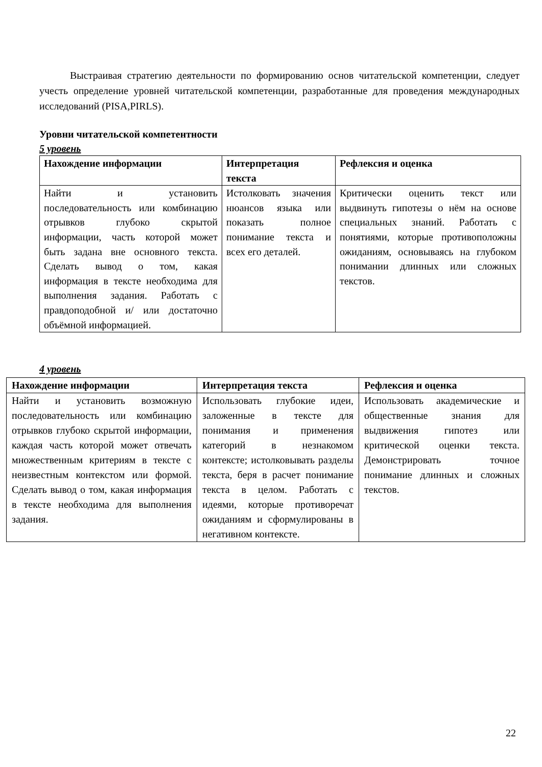Выстраивая стратегию деятельности по формированию основ читательской компетенции, следует учесть определение уровней читательской компетенции, разработанные для проведения международных исследований (PISA,PIRLS).
Уровни читательской компетентности
5 уровень
| Нахождение информации | Интерпретация текста | Рефлексия и оценка |
| --- | --- | --- |
| Найти и установить последовательность или комбинацию отрывков глубоко скрытой информации, часть которой может быть задана вне основного текста. Сделать вывод о том, какая информация в тексте необходима для выполнения задания. Работать с правдоподобной и/ или достаточно объёмной информацией. | Истолковать значения нюансов языка или показать полное понимание текста и всех его деталей. | Критически оценить текст или выдвинуть гипотезы о нём на основе специальных знаний. Работать с понятиями, которые противоположны ожиданиям, основываясь на глубоком понимании длинных или сложных текстов. |
4 уровень
| Нахождение информации | Интерпретация текста | Рефлексия и оценка |
| --- | --- | --- |
| Найти и установить возможную последовательность или комбинацию отрывков глубоко скрытой информации, каждая часть которой может отвечать множественным критериям в тексте с неизвестным контекстом или формой. Сделать вывод о том, какая информация в тексте необходима для выполнения задания. | Использовать глубокие идеи, заложенные в тексте для понимания и применения категорий в незнакомом контексте; истолковывать разделы текста, беря в расчет понимание текста в целом. Работать с идеями, которые противоречат ожиданиям и сформулированы в негативном контексте. | Использовать академические и общественные знания для выдвижения гипотез или критической оценки текста. Демонстрировать точное понимание длинных и сложных текстов. |
22